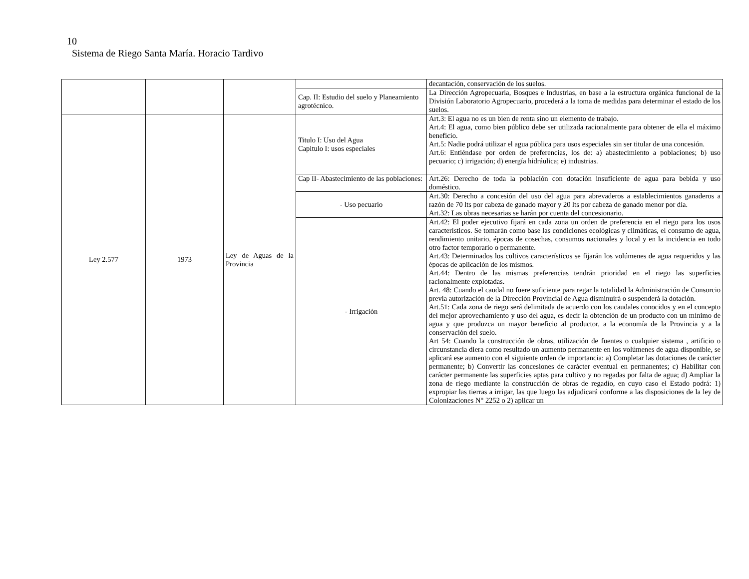10
Sistema de Riego Santa María. Horacio Tardivo
| | | | | decantación, conservación de los suelos. |
| | | | Cap. II: Estudio del suelo y Planeamiento agrotécnico. | La Dirección Agropecuaria, Bosques e Industrias, en base a la estructura orgánica funcional de la División Laboratorio Agropecuario, procederá a la toma de medidas para determinar el estado de los suelos. |
| Ley 2.577 | 1973 | Ley de Aguas de la Provincia | Titulo I: Uso del Agua Capitulo I: usos especiales | Art.3: El agua no es un bien de renta sino un elemento de trabajo. Art.4: El agua, como bien público debe ser utilizada racionalmente para obtener de ella el máximo beneficio. Art.5: Nadie podrá utilizar el agua pública para usos especiales sin ser titular de una concesión. Art.6: Entiéndase por orden de preferencias, los de: a) abastecimiento a poblaciones; b) uso pecuario; c) irrigación; d) energía hidráulica; e) industrias. |
| | | | Cap II- Abastecimiento de las poblaciones: | Art.26: Derecho de toda la población con dotación insuficiente de agua para bebida y uso doméstico. |
| | | | - Uso pecuario | Art.30: Derecho a concesión del uso del agua para abrevaderos a establecimientos ganaderos a razón de 70 lts por cabeza de ganado mayor y 20 lts por cabeza de ganado menor por día. Art.32: Las obras necesarias se harán por cuenta del concesionario. |
| | | | - Irrigación | Art.42: El poder ejecutivo fijará en cada zona un orden de preferencia en el riego para los usos característicos. Se tomarán como base las condiciones ecológicas y climáticas, el consumo de agua, rendimiento unitario, épocas de cosechas, consumos nacionales y local y en la incidencia en todo otro factor temporario o permanente. Art.43: Determinados los cultivos característicos se fijarán los volúmenes de agua requeridos y las épocas de aplicación de los mismos. Art.44: Dentro de las mismas preferencias tendrán prioridad en el riego las superficies racionalmente explotadas. Art. 48: Cuando el caudal no fuere suficiente para regar la totalidad la Administración de Consorcio previa autorización de la Dirección Provincial de Agua disminuirá o suspenderá la dotación. Art.51: Cada zona de riego será delimitada de acuerdo con los caudales conocidos y en el concepto del mejor aprovechamiento y uso del agua, es decir la obtención de un producto con un mínimo de agua y que produzca un mayor beneficio al productor, a la economía de la Provincia y a la conservación del suelo. Art 54: Cuando la construcción de obras, utilización de fuentes o cualquier sistema , artificio o circunstancia diera como resultado un aumento permanente en los volúmenes de agua disponible, se aplicará ese aumento con el siguiente orden de importancia: a) Completar las dotaciones de carácter permanente; b) Convertir las concesiones de carácter eventual en permanentes; c) Habilitar con carácter permanente las superficies aptas para cultivo y no regadas por falta de agua; d) Ampliar la zona de riego mediante la construcción de obras de regadío, en cuyo caso el Estado podrá: 1) expropiar las tierras a irrigar, las que luego las adjudicará conforme a las disposiciones de la ley de Colonizaciones N° 2252 o 2) aplicar un |